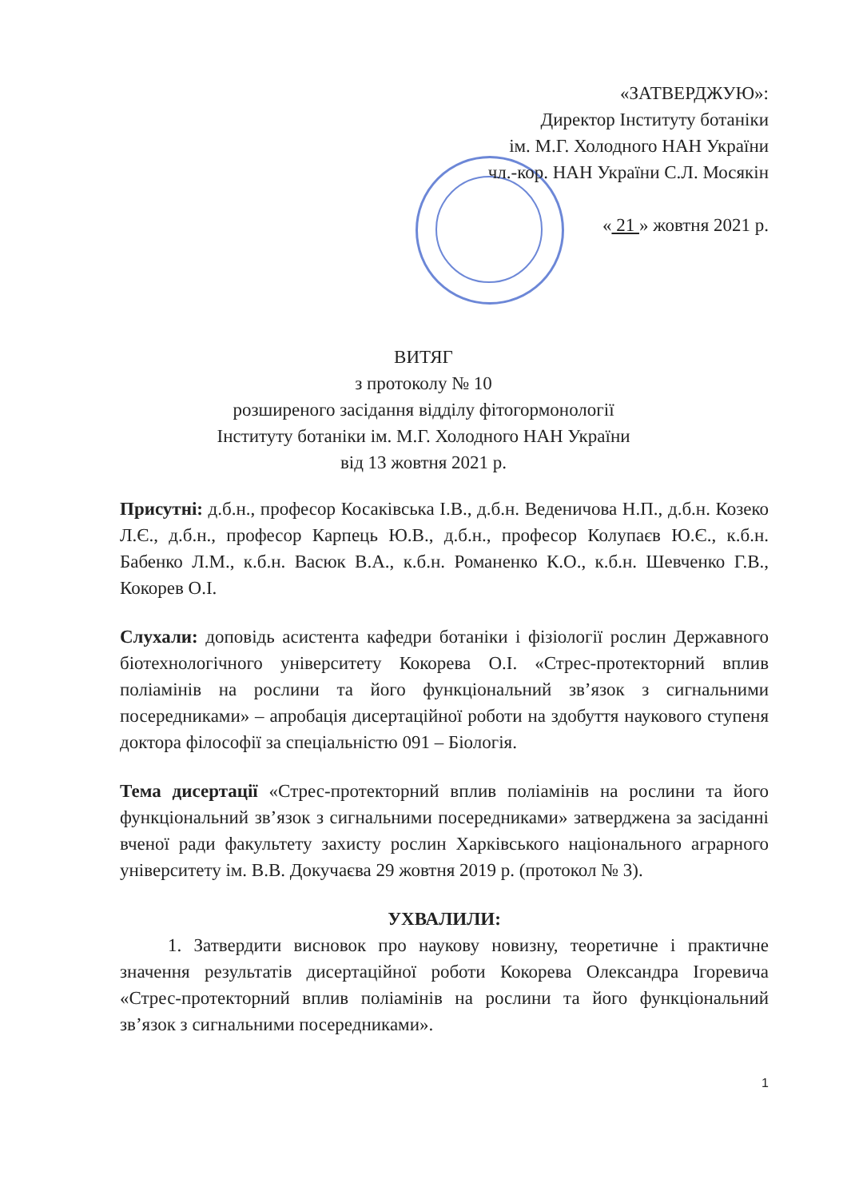«ЗАТВЕРДЖУЮ»:
Директор Інституту ботаніки
ім. М.Г. Холодного НАН України
чл.-кор. НАН України С.Л. Мосякін
« 21 » жовтня 2021 р.
ВИТЯГ
з протоколу № 10
розширеного засідання відділу фітогормонології
Інституту ботаніки ім. М.Г. Холодного НАН України
від 13 жовтня 2021 р.
Присутні: д.б.н., професор Косаківська І.В., д.б.н. Веденичова Н.П., д.б.н. Козеко Л.Є., д.б.н., професор Карпець Ю.В., д.б.н., професор Колупаєв Ю.Є., к.б.н. Бабенко Л.М., к.б.н. Васюк В.А., к.б.н. Романенко К.О., к.б.н. Шевченко Г.В., Кокорев О.І.
Слухали: доповідь асистента кафедри ботаніки і фізіології рослин Державного біотехнологічного університету Кокорева О.І. «Стрес-протекторний вплив поліамінів на рослини та його функціональний зв’язок з сигнальними посередниками» – апробація дисертаційної роботи на здобуття наукового ступеня доктора філософії за спеціальністю 091 – Біологія.
Тема дисертації «Стрес-протекторний вплив поліамінів на рослини та його функціональний зв’язок з сигнальними посередниками» затверджена за засіданні вченої ради факультету захисту рослин Харківського національного аграрного університету ім. В.В. Докучаєва 29 жовтня 2019 р. (протокол № 3).
УХВАЛИЛИ:
1. Затвердити висновок про наукову новизну, теоретичне і практичне значення результатів дисертаційної роботи Кокорева Олександра Ігоревича «Стрес-протекторний вплив поліамінів на рослини та його функціональний зв’язок з сигнальними посередниками».
1